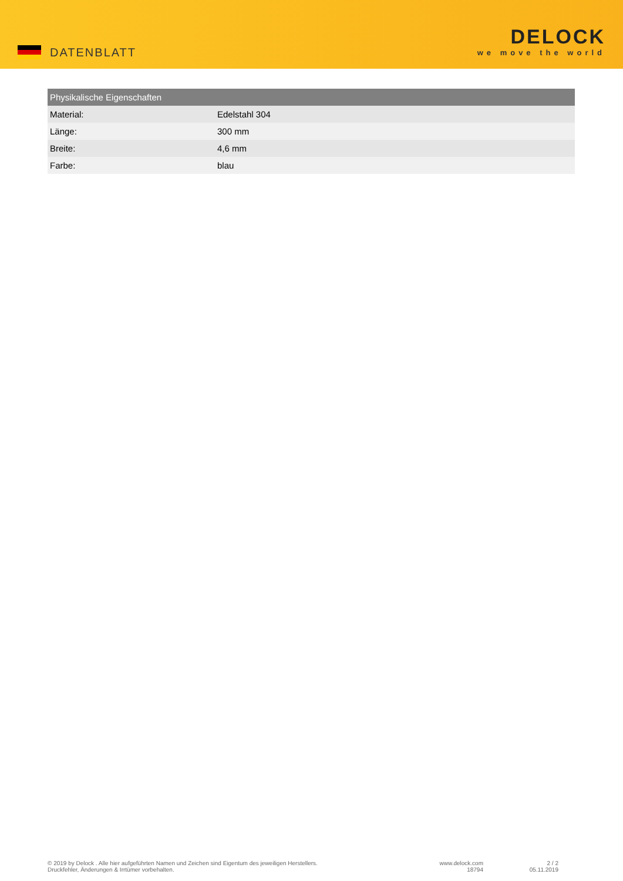DATENBLATT
DELOCK
we move the world
| Physikalische Eigenschaften | |
| --- | --- |
| Material: | Edelstahl 304 |
| Länge: | 300 mm |
| Breite: | 4,6 mm |
| Farbe: | blau |
© 2019 by Delock . Alle hier aufgeführten Namen und Zeichen sind Eigentum des jeweiligen Herstellers.
Druckfehler, Änderungen & Irrtümer vorbehalten.
www.delock.com
18794
2 / 2
05.11.2019